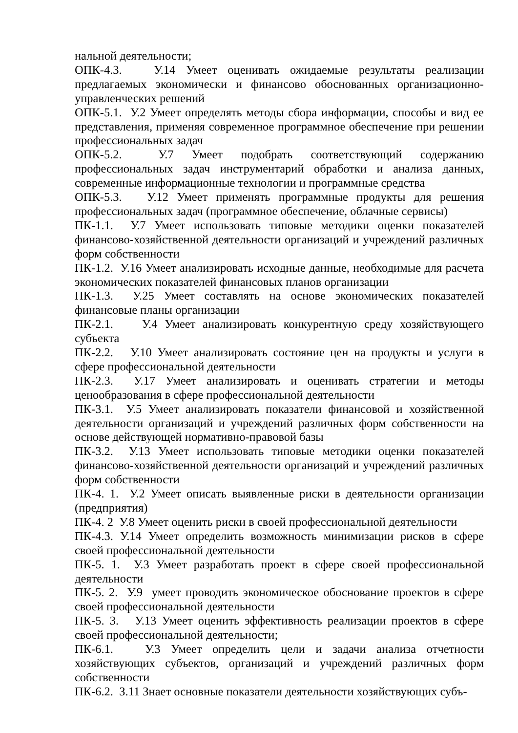нальной деятельности;
ОПК-4.3. У.14 Умеет оценивать ожидаемые результаты реализации предлагаемых экономически и финансово обоснованных организационно-управленческих решений
ОПК-5.1. У.2 Умеет определять методы сбора информации, способы и вид ее представления, применяя современное программное обеспечение при решении профессиональных задач
ОПК-5.2. У.7 Умеет подобрать соответствующий содержанию профессиональных задач инструментарий обработки и анализа данных, современные информационные технологии и программные средства
ОПК-5.3. У.12 Умеет применять программные продукты для решения профессиональных задач (программное обеспечение, облачные сервисы)
ПК-1.1. У.7 Умеет использовать типовые методики оценки показателей финансово-хозяйственной деятельности организаций и учреждений различных форм собственности
ПК-1.2. У.16 Умеет анализировать исходные данные, необходимые для расчета экономических показателей финансовых планов организации
ПК-1.3. У.25 Умеет составлять на основе экономических показателей финансовые планы организации
ПК-2.1. У.4 Умеет анализировать конкурентную среду хозяйствующего субъекта
ПК-2.2. У.10 Умеет анализировать состояние цен на продукты и услуги в сфере профессиональной деятельности
ПК-2.3. У.17 Умеет анализировать и оценивать стратегии и методы ценообразования в сфере профессиональной деятельности
ПК-3.1. У.5 Умеет анализировать показатели финансовой и хозяйственной деятельности организаций и учреждений различных форм собственности на основе действующей нормативно-правовой базы
ПК-3.2. У.13 Умеет использовать типовые методики оценки показателей финансово-хозяйственной деятельности организаций и учреждений различных форм собственности
ПК-4. 1. У.2 Умеет описать выявленные риски в деятельности организации (предприятия)
ПК-4. 2 У.8 Умеет оценить риски в своей профессиональной деятельности
ПК-4.3. У.14 Умеет определить возможность минимизации рисков в сфере своей профессиональной деятельности
ПК-5. 1. У.3 Умеет разработать проект в сфере своей профессиональной деятельности
ПК-5. 2. У.9 умеет проводить экономическое обоснование проектов в сфере своей профессиональной деятельности
ПК-5. 3. У.13 Умеет оценить эффективность реализации проектов в сфере своей профессиональной деятельности;
ПК-6.1. У.3 Умеет определить цели и задачи анализа отчетности хозяйствующих субъектов, организаций и учреждений различных форм собственности
ПК-6.2. З.11 Знает основные показатели деятельности хозяйствующих субъ-